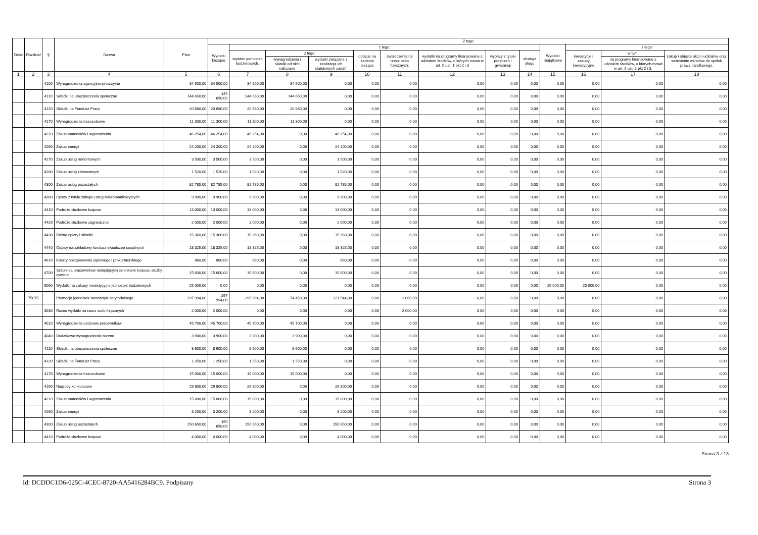| Dział | Rozdział | § | Nazwa | Plan | Z tego | | | | | | | | | | | | |
| --- | --- | --- | --- | --- | --- | --- | --- | --- | --- | --- | --- | --- | --- | --- | --- | --- | --- |
| | | | | | Wydatki bieżące | z tego: | | | | | | | | Wydatki majątkowe | z tego: | | |
| | | | | | | wydatki jednostek budżetowych, | z tego: | | dotacje na zadania bieżące | świadczenia na rzecz osób fizycznych; | wydatki na programy finansowane z udziałem środków, o których mowa w art. 5 ust. 1 pkt 2 i 3 | wypłaty z tytułu poręczeń i gwarancji | obsługa długu | | inwestycje i zakupy inwestycyjne | w tym: | zakup i objęcie akcji i udziałów oraz wniesienie wkładów do spółek prawa handlowego. |
| | | | | | | | wynagrodzenia i składki od nich naliczane | wydatki związane z realizacją ich statutowych zadań; | | | | | | | | na programy finansowane z udziałem środków, o których mowa w art. 5 ust. 1 pkt 2 i 3, | |
| 1 | 2 | 3 | 4 | 5 | 6 | 7 | 8 | 9 | 10 | 11 | 12 | 13 | 14 | 15 | 16 | 17 | 18 |
| | | 4100 | Wynagrodzenia agencyjno-prowizyjne | 34 500,00 | 34 500,00 | 34 500,00 | 34 500,00 | 0,00 | 0,00 | 0,00 | 0,00 | 0,00 | 0,00 | 0,00 | 0,00 | 0,00 | 0,00 |
| | | 4110 | Składki na ubezpieczenia społeczne | 144 650,00 | 144 650,00 | 144 650,00 | 144 650,00 | 0,00 | 0,00 | 0,00 | 0,00 | 0,00 | 0,00 | 0,00 | 0,00 | 0,00 | 0,00 |
| | | 4120 | Składki na Fundusz Pracy | 20 680,00 | 20 680,00 | 20 680,00 | 20 680,00 | 0,00 | 0,00 | 0,00 | 0,00 | 0,00 | 0,00 | 0,00 | 0,00 | 0,00 | 0,00 |
| | | 4170 | Wynagrodzenia bezosobowe | 11 300,00 | 11 300,00 | 11 300,00 | 11 300,00 | 0,00 | 0,00 | 0,00 | 0,00 | 0,00 | 0,00 | 0,00 | 0,00 | 0,00 | 0,00 |
| | | 4210 | Zakup materiałów i wyposażenia | 46 254,00 | 46 254,00 | 46 254,00 | 0,00 | 46 254,00 | 0,00 | 0,00 | 0,00 | 0,00 | 0,00 | 0,00 | 0,00 | 0,00 | 0,00 |
| | | 4260 | Zakup energii | 24 200,00 | 24 200,00 | 24 200,00 | 0,00 | 24 200,00 | 0,00 | 0,00 | 0,00 | 0,00 | 0,00 | 0,00 | 0,00 | 0,00 | 0,00 |
| | | 4270 | Zakup usług remontowych | 3 500,00 | 3 500,00 | 3 500,00 | 0,00 | 3 500,00 | 0,00 | 0,00 | 0,00 | 0,00 | 0,00 | 0,00 | 0,00 | 0,00 | 0,00 |
| | | 4280 | Zakup usług zdrowotnych | 1 520,00 | 1 520,00 | 1 520,00 | 0,00 | 1 520,00 | 0,00 | 0,00 | 0,00 | 0,00 | 0,00 | 0,00 | 0,00 | 0,00 | 0,00 |
| | | 4300 | Zakup usług pozostałych | 82 785,00 | 82 785,00 | 82 785,00 | 0,00 | 82 785,00 | 0,00 | 0,00 | 0,00 | 0,00 | 0,00 | 0,00 | 0,00 | 0,00 | 0,00 |
| | | 4360 | Opłaty z tytułu zakupu usług telekomunikacyjnych | 9 900,00 | 9 900,00 | 9 900,00 | 0,00 | 9 900,00 | 0,00 | 0,00 | 0,00 | 0,00 | 0,00 | 0,00 | 0,00 | 0,00 | 0,00 |
| | | 4410 | Podróże służbowe krajowe | 13 000,00 | 13 000,00 | 13 000,00 | 0,00 | 13 000,00 | 0,00 | 0,00 | 0,00 | 0,00 | 0,00 | 0,00 | 0,00 | 0,00 | 0,00 |
| | | 4420 | Podróże służbowe zagraniczne | 2 000,00 | 2 000,00 | 2 000,00 | 0,00 | 2 000,00 | 0,00 | 0,00 | 0,00 | 0,00 | 0,00 | 0,00 | 0,00 | 0,00 | 0,00 |
| | | 4430 | Różne opłaty i składki | 15 360,00 | 15 360,00 | 15 360,00 | 0,00 | 15 360,00 | 0,00 | 0,00 | 0,00 | 0,00 | 0,00 | 0,00 | 0,00 | 0,00 | 0,00 |
| | | 4440 | Odpisy na zakładowy fundusz świadczeń socjalnych | 18 325,00 | 18 325,00 | 18 325,00 | 0,00 | 18 325,00 | 0,00 | 0,00 | 0,00 | 0,00 | 0,00 | 0,00 | 0,00 | 0,00 | 0,00 |
| | | 4610 | Koszty postępowania sądowego i prokuratorskiego | 860,00 | 860,00 | 860,00 | 0,00 | 860,00 | 0,00 | 0,00 | 0,00 | 0,00 | 0,00 | 0,00 | 0,00 | 0,00 | 0,00 |
| | | 4700 | Szkolenia pracowników niebędących członkami korpusu służby cywilnej | 15 600,00 | 15 600,00 | 15 600,00 | 0,00 | 15 600,00 | 0,00 | 0,00 | 0,00 | 0,00 | 0,00 | 0,00 | 0,00 | 0,00 | 0,00 |
| | | 6060 | Wydatki na zakupy inwestycyjne jednostek budżetowych | 25 000,00 | 0,00 | 0,00 | 0,00 | 0,00 | 0,00 | 0,00 | 0,00 | 0,00 | 0,00 | 25 000,00 | 25 000,00 | 0,00 | 0,00 |
| | 75075 | | Promocja jednostek samorządu terytorialnego | 297 994,00 | 297 994,00 | 295 994,00 | 74 450,00 | 221 544,00 | 0,00 | 2 000,00 | 0,00 | 0,00 | 0,00 | 0,00 | 0,00 | 0,00 | 0,00 |
| | | 3030 | Różne wydatki na rzecz osób fizycznych | 2 000,00 | 2 000,00 | 0,00 | 0,00 | 0,00 | 0,00 | 2 000,00 | 0,00 | 0,00 | 0,00 | 0,00 | 0,00 | 0,00 | 0,00 |
| | | 4010 | Wynagrodzenia osobowe pracowników | 45 700,00 | 45 700,00 | 45 700,00 | 45 700,00 | 0,00 | 0,00 | 0,00 | 0,00 | 0,00 | 0,00 | 0,00 | 0,00 | 0,00 | 0,00 |
| | | 4040 | Dodatkowe wynagrodzenie roczne | 3 900,00 | 3 900,00 | 3 900,00 | 3 900,00 | 0,00 | 0,00 | 0,00 | 0,00 | 0,00 | 0,00 | 0,00 | 0,00 | 0,00 | 0,00 |
| | | 4110 | Składki na ubezpieczenia społeczne | 8 600,00 | 8 600,00 | 8 600,00 | 8 600,00 | 0,00 | 0,00 | 0,00 | 0,00 | 0,00 | 0,00 | 0,00 | 0,00 | 0,00 | 0,00 |
| | | 4120 | Składki na Fundusz Pracy | 1 250,00 | 1 250,00 | 1 250,00 | 1 250,00 | 0,00 | 0,00 | 0,00 | 0,00 | 0,00 | 0,00 | 0,00 | 0,00 | 0,00 | 0,00 |
| | | 4170 | Wynagrodzenia bezosobowe | 15 000,00 | 15 000,00 | 15 000,00 | 15 000,00 | 0,00 | 0,00 | 0,00 | 0,00 | 0,00 | 0,00 | 0,00 | 0,00 | 0,00 | 0,00 |
| | | 4190 | Nagrody konkursowe | 29 800,00 | 29 800,00 | 29 800,00 | 0,00 | 29 800,00 | 0,00 | 0,00 | 0,00 | 0,00 | 0,00 | 0,00 | 0,00 | 0,00 | 0,00 |
| | | 4210 | Zakup materiałów i wyposażenia | 15 800,00 | 15 800,00 | 15 800,00 | 0,00 | 15 800,00 | 0,00 | 0,00 | 0,00 | 0,00 | 0,00 | 0,00 | 0,00 | 0,00 | 0,00 |
| | | 4260 | Zakup energii | 3 200,00 | 3 200,00 | 3 200,00 | 0,00 | 3 200,00 | 0,00 | 0,00 | 0,00 | 0,00 | 0,00 | 0,00 | 0,00 | 0,00 | 0,00 |
| | | 4300 | Zakup usług pozostałych | 150 650,00 | 150 650,00 | 150 650,00 | 0,00 | 150 650,00 | 0,00 | 0,00 | 0,00 | 0,00 | 0,00 | 0,00 | 0,00 | 0,00 | 0,00 |
| | | 4410 | Podróże służbowe krajowe | 4 000,00 | 4 000,00 | 4 000,00 | 0,00 | 4 000,00 | 0,00 | 0,00 | 0,00 | 0,00 | 0,00 | 0,00 | 0,00 | 0,00 | 0,00 |
Strona 3 z 13
Id: DCDDC1D6-025C-4CEC-8720-AA5416284BC9. Podpisany Strona 3